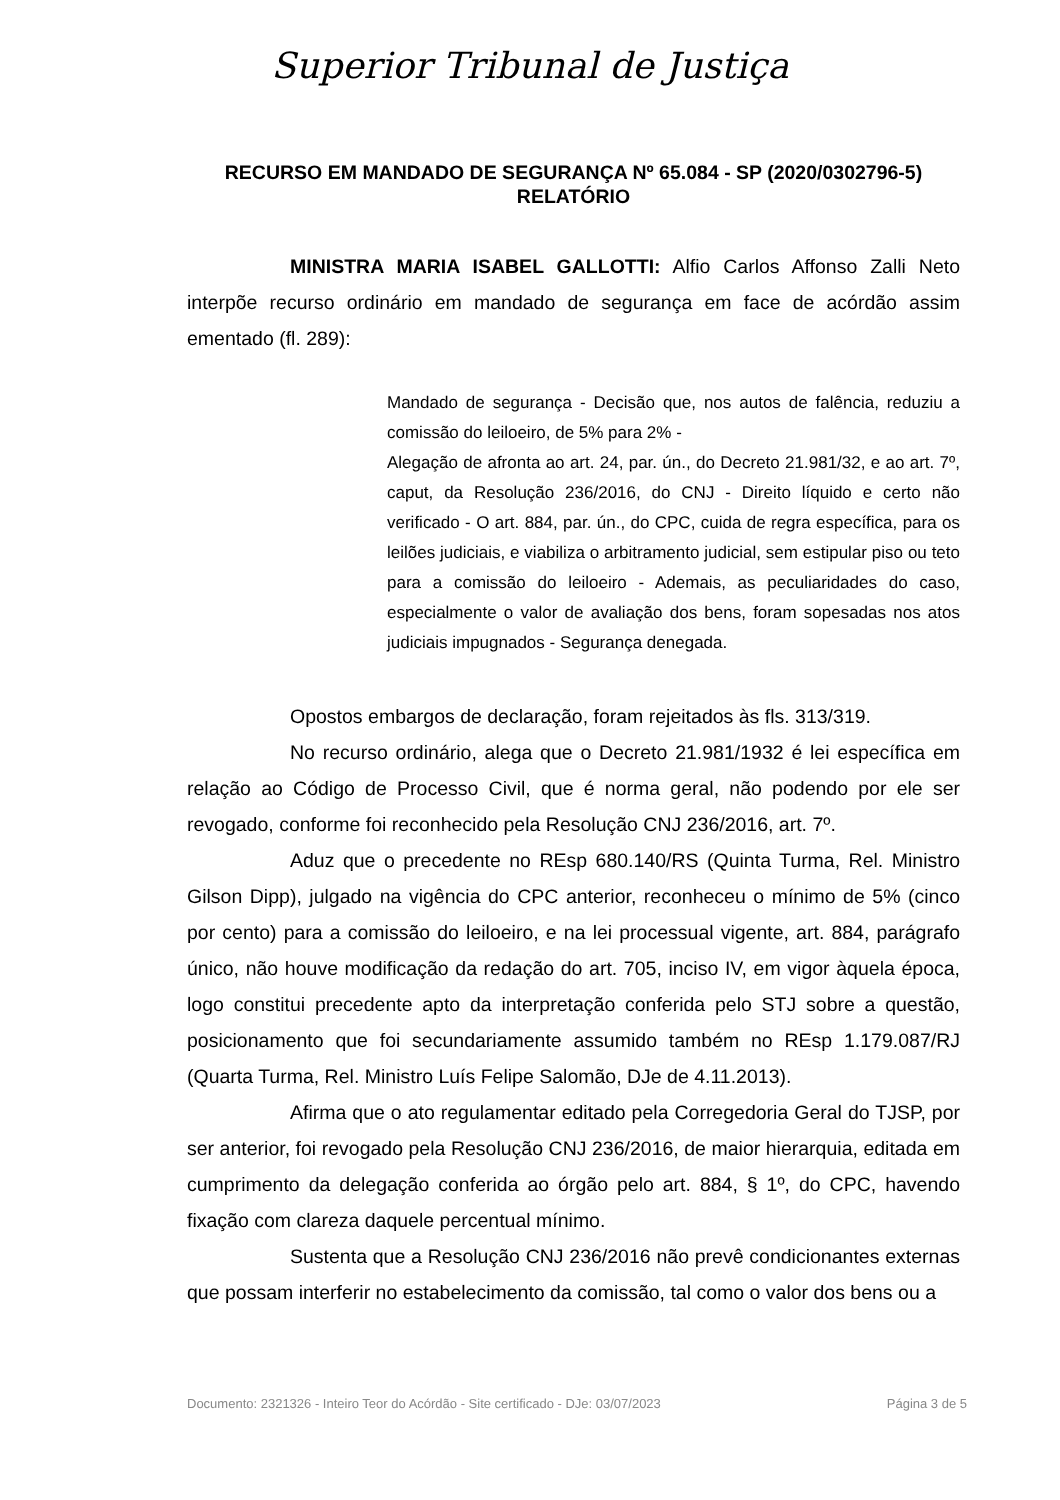Superior Tribunal de Justiça
RECURSO EM MANDADO DE SEGURANÇA Nº 65.084 - SP (2020/0302796-5)
RELATÓRIO
MINISTRA MARIA ISABEL GALLOTTI: Alfio Carlos Affonso Zalli Neto interpõe recurso ordinário em mandado de segurança em face de acórdão assim ementado (fl. 289):
Mandado de segurança - Decisão que, nos autos de falência, reduziu a comissão do leiloeiro, de 5% para 2% -
Alegação de afronta ao art. 24, par. ún., do Decreto 21.981/32, e ao art. 7º, caput, da Resolução 236/2016, do CNJ - Direito líquido e certo não verificado - O art. 884, par. ún., do CPC, cuida de regra específica, para os leilões judiciais, e viabiliza o arbitramento judicial, sem estipular piso ou teto para a comissão do leiloeiro - Ademais, as peculiaridades do caso, especialmente o valor de avaliação dos bens, foram sopesadas nos atos judiciais impugnados - Segurança denegada.
Opostos embargos de declaração, foram rejeitados às fls. 313/319.
No recurso ordinário, alega que o Decreto 21.981/1932 é lei específica em relação ao Código de Processo Civil, que é norma geral, não podendo por ele ser revogado, conforme foi reconhecido pela Resolução CNJ 236/2016, art. 7º.
Aduz que o precedente no REsp 680.140/RS (Quinta Turma, Rel. Ministro Gilson Dipp), julgado na vigência do CPC anterior, reconheceu o mínimo de 5% (cinco por cento) para a comissão do leiloeiro, e na lei processual vigente, art. 884, parágrafo único, não houve modificação da redação do art. 705, inciso IV, em vigor àquela época, logo constitui precedente apto da interpretação conferida pelo STJ sobre a questão, posicionamento que foi secundariamente assumido também no REsp 1.179.087/RJ (Quarta Turma, Rel. Ministro Luís Felipe Salomão, DJe de 4.11.2013).
Afirma que o ato regulamentar editado pela Corregedoria Geral do TJSP, por ser anterior, foi revogado pela Resolução CNJ 236/2016, de maior hierarquia, editada em cumprimento da delegação conferida ao órgão pelo art. 884, § 1º, do CPC, havendo fixação com clareza daquele percentual mínimo.
Sustenta que a Resolução CNJ 236/2016 não prevê condicionantes externas que possam interferir no estabelecimento da comissão, tal como o valor dos bens ou a
Documento: 2321326 - Inteiro Teor do Acórdão - Site certificado - DJe: 03/07/2023 Página 3 de 5